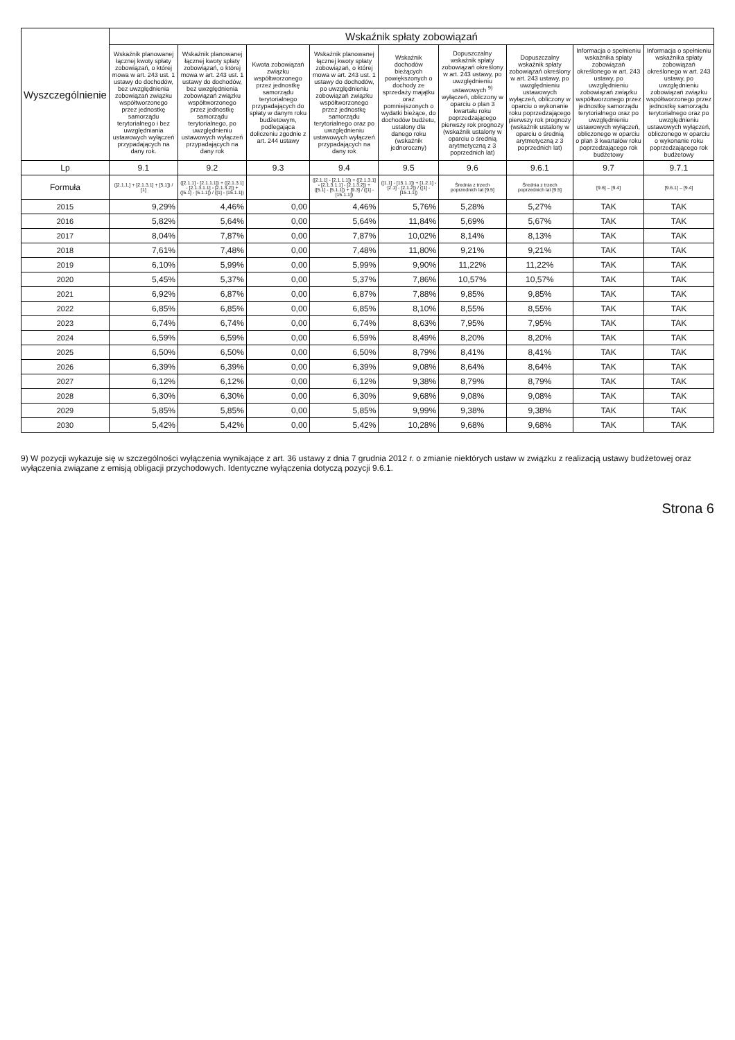| Wyszczególnienie | Wskaźnik spłaty zobowiązań | | | | | | | | |
| --- | --- | --- | --- | --- | --- | --- | --- | --- | --- |
| | Wskaźnik planowanej łącznej kwoty spłaty zobowiązań, o której mowa w art. 243 ust. 1 ustawy do dochodów, bez uwzględnienia zobowiązań związku współtworzonego przez jednostkę samorządu terytorialnego i bez uwzględniania ustawowych wyłączeń przypadających na dany rok. | Wskaźnik planowanej łącznej kwoty spłaty zobowiązań, o której mowa w art. 243 ust. 1 ustawy do dochodów, bez uwzględnienia zobowiązań związku współtworzonego przez jednostkę samorządu terytorialnego, po uwzględnieniu ustawowych wyłączeń przypadających na dany rok | Kwota zobowiązań związku współtworzonego przez jednostkę samorządu terytorialnego przypadających do spłaty w danym roku budżetowym, podlegająca doliczeniu zgodnie z art. 244 ustawy | Wskaźnik planowanej łącznej kwoty spłaty zobowiązań, o której mowa w art. 243 ust. 1 ustawy do dochodów, po uwzględnieniu zobowiązań związku współtworzonego przez jednostkę samorządu terytorialnego oraz po uwzględnieniu ustawowych wyłączeń przypadających na dany rok | Wskaźnik dochodów bieżących powiększonych o dochody ze sprzedaży majątku oraz pomniejszonych o wydatki bieżące, do dochodów budżetu, ustalony dla danego roku (wskaźnik jednoroczny) | Dopuszczalny wskaźnik spłaty zobowiązań określony w art. 243 ustawy, po uwzględnieniu ustawowych <sup>9)</sup> wyłączeń, obliczony w oparciu o plan 3 kwartału roku poprzedzającego pierwszy rok prognozy (wskaźnik ustalony w oparciu o średnią arytmetyczną z 3 poprzednich lat) | Dopuszczalny wskaźnik spłaty zobowiązań określony w art. 243 ustawy, po uwzględnieniu ustawowych wyłączeń, obliczony w oparciu o wykonanie roku poprzedzającego pierwszy rok prognozy (wskaźnik ustalony w oparciu o średnią arytmetyczną z 3 poprzednich lat) | Informacja o spełnieniu wskaźnika spłaty zobowiązań określonego w art. 243 ustawy, po uwzględnieniu zobowiązań związku współtworzonego przez jednostkę samorządu terytorialnego oraz po uwzględnieniu ustawowych wyłączeń, obliczonego w oparciu o plan 3 kwartałów roku poprzedzającego rok budżetowy | Informacja o spełnieniu wskaźnika spłaty zobowiązań określonego w art. 243 ustawy, po uwzględnieniu zobowiązań związku współtworzonego przez jednostkę samorządu terytorialnego oraz po uwzględnieniu ustawowych wyłączeń, obliczonego w oparciu o wykonanie roku poprzedzającego rok budżetowy |
| Lp | 9.1 | 9.2 | 9.3 | 9.4 | 9.5 | 9.6 | 9.6.1 | 9.7 | 9.7.1 |
| Formuła | ([2.1.1.] + [2.1.3.1] + [5.1]) / [1] | ([2.1.1] - [2.1.1.1]) + ([2.1.3.1] - [2.1.3.1.1] - [2.1.3.2]) + ([5.1] - [5.1.1]) / ([1] - [15.1.1]) | | ([2.1.1] - [2.1.1.1]) + ([2.1.3.1] - [2.1.3.1.1] - [2.1.3.2]) + ([5.1] - [5.1.1]) + [9.3] / ([1] - [15.1.1]) | ([1.1] - [15.1.1]) + [1.2.1] - [2.1] - [2.1.2]) / ([1] - [15.1.1]) | Średnia z trzech poprzednich lat [9.5] | Średnia z trzech poprzednich lat [9.5] | [9.6] – [9.4] | [9.6.1] – [9.4] |
| 2015 | 9,29% | 4,46% | 0,00 | 4,46% | 5,76% | 5,28% | 5,27% | TAK | TAK |
| 2016 | 5,82% | 5,64% | 0,00 | 5,64% | 11,84% | 5,69% | 5,67% | TAK | TAK |
| 2017 | 8,04% | 7,87% | 0,00 | 7,87% | 10,02% | 8,14% | 8,13% | TAK | TAK |
| 2018 | 7,61% | 7,48% | 0,00 | 7,48% | 11,80% | 9,21% | 9,21% | TAK | TAK |
| 2019 | 6,10% | 5,99% | 0,00 | 5,99% | 9,90% | 11,22% | 11,22% | TAK | TAK |
| 2020 | 5,45% | 5,37% | 0,00 | 5,37% | 7,86% | 10,57% | 10,57% | TAK | TAK |
| 2021 | 6,92% | 6,87% | 0,00 | 6,87% | 7,88% | 9,85% | 9,85% | TAK | TAK |
| 2022 | 6,85% | 6,85% | 0,00 | 6,85% | 8,10% | 8,55% | 8,55% | TAK | TAK |
| 2023 | 6,74% | 6,74% | 0,00 | 6,74% | 8,63% | 7,95% | 7,95% | TAK | TAK |
| 2024 | 6,59% | 6,59% | 0,00 | 6,59% | 8,49% | 8,20% | 8,20% | TAK | TAK |
| 2025 | 6,50% | 6,50% | 0,00 | 6,50% | 8,79% | 8,41% | 8,41% | TAK | TAK |
| 2026 | 6,39% | 6,39% | 0,00 | 6,39% | 9,08% | 8,64% | 8,64% | TAK | TAK |
| 2027 | 6,12% | 6,12% | 0,00 | 6,12% | 9,38% | 8,79% | 8,79% | TAK | TAK |
| 2028 | 6,30% | 6,30% | 0,00 | 6,30% | 9,68% | 9,08% | 9,08% | TAK | TAK |
| 2029 | 5,85% | 5,85% | 0,00 | 5,85% | 9,99% | 9,38% | 9,38% | TAK | TAK |
| 2030 | 5,42% | 5,42% | 0,00 | 5,42% | 10,28% | 9,68% | 9,68% | TAK | TAK |
9) W pozycji wykazuje się w szczególności wyłączenia wynikające z art. 36 ustawy z dnia 7 grudnia 2012 r. o zmianie niektórych ustaw w związku z realizacją ustawy budżetowej oraz wyłączenia związane z emisją obligacji przychodowych. Identyczne wyłączenia dotyczą pozycji 9.6.1.
Strona 6